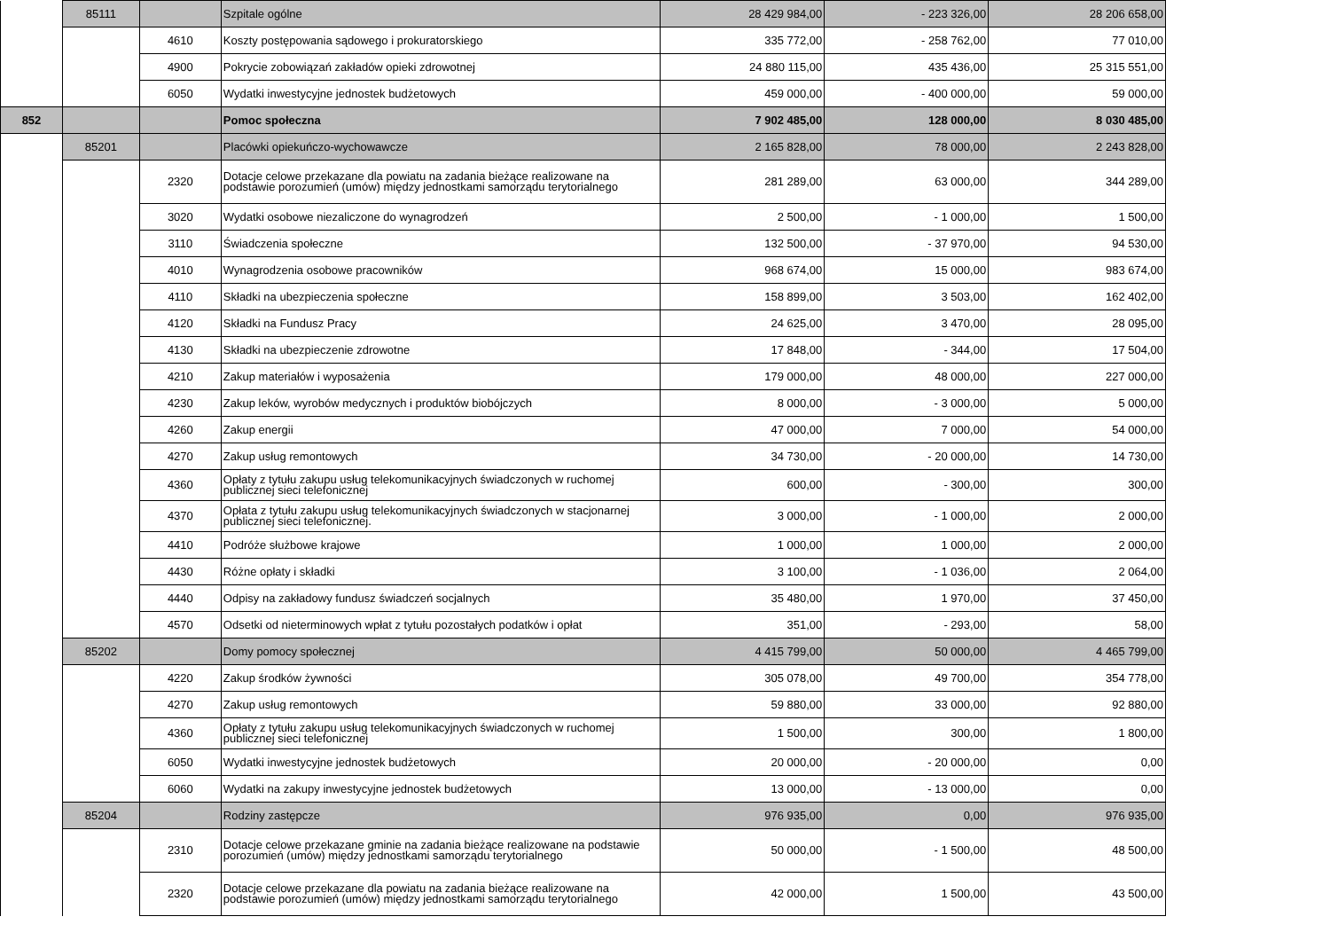| | 85111 | | Szpitale ogólne | 28 429 984,00 | - 223 326,00 | 28 206 658,00 |
| | | 4610 | Koszty postępowania sądowego i prokuratorskiego | 335 772,00 | - 258 762,00 | 77 010,00 |
| | | 4900 | Pokrycie zobowiązań zakładów opieki zdrowotnej | 24 880 115,00 | 435 436,00 | 25 315 551,00 |
| | | 6050 | Wydatki inwestycyjne jednostek budżetowych | 459 000,00 | - 400 000,00 | 59 000,00 |
| 852 | | | Pomoc społeczna | 7 902 485,00 | 128 000,00 | 8 030 485,00 |
| | 85201 | | Placówki opiekuńczo-wychowawcze | 2 165 828,00 | 78 000,00 | 2 243 828,00 |
| | | 2320 | Dotacje celowe przekazane dla powiatu na zadania bieżące realizowane na podstawie porozumień (umów) między jednostkami samorządu terytorialnego | 281 289,00 | 63 000,00 | 344 289,00 |
| | | 3020 | Wydatki osobowe niezaliczone do wynagrodzeń | 2 500,00 | - 1 000,00 | 1 500,00 |
| | | 3110 | Świadczenia społeczne | 132 500,00 | - 37 970,00 | 94 530,00 |
| | | 4010 | Wynagrodzenia osobowe pracowników | 968 674,00 | 15 000,00 | 983 674,00 |
| | | 4110 | Składki na ubezpieczenia społeczne | 158 899,00 | 3 503,00 | 162 402,00 |
| | | 4120 | Składki na Fundusz Pracy | 24 625,00 | 3 470,00 | 28 095,00 |
| | | 4130 | Składki na ubezpieczenie zdrowotne | 17 848,00 | - 344,00 | 17 504,00 |
| | | 4210 | Zakup materiałów i wyposażenia | 179 000,00 | 48 000,00 | 227 000,00 |
| | | 4230 | Zakup leków, wyrobów medycznych i produktów biobójczych | 8 000,00 | - 3 000,00 | 5 000,00 |
| | | 4260 | Zakup energii | 47 000,00 | 7 000,00 | 54 000,00 |
| | | 4270 | Zakup usług remontowych | 34 730,00 | - 20 000,00 | 14 730,00 |
| | | 4360 | Opłaty z tytułu zakupu usług telekomunikacyjnych świadczonych w ruchomej publicznej sieci telefonicznej | 600,00 | - 300,00 | 300,00 |
| | | 4370 | Opłata z tytułu zakupu usług telekomunikacyjnych świadczonych w stacjonarnej publicznej sieci telefonicznej. | 3 000,00 | - 1 000,00 | 2 000,00 |
| | | 4410 | Podróże służbowe krajowe | 1 000,00 | 1 000,00 | 2 000,00 |
| | | 4430 | Różne opłaty i składki | 3 100,00 | - 1 036,00 | 2 064,00 |
| | | 4440 | Odpisy na zakładowy fundusz świadczeń socjalnych | 35 480,00 | 1 970,00 | 37 450,00 |
| | | 4570 | Odsetki od nieterminowych wpłat z tytułu pozostałych podatków i opłat | 351,00 | - 293,00 | 58,00 |
| | 85202 | | Domy pomocy społecznej | 4 415 799,00 | 50 000,00 | 4 465 799,00 |
| | | 4220 | Zakup środków żywności | 305 078,00 | 49 700,00 | 354 778,00 |
| | | 4270 | Zakup usług remontowych | 59 880,00 | 33 000,00 | 92 880,00 |
| | | 4360 | Opłaty z tytułu zakupu usług telekomunikacyjnych świadczonych w ruchomej publicznej sieci telefonicznej | 1 500,00 | 300,00 | 1 800,00 |
| | | 6050 | Wydatki inwestycyjne jednostek budżetowych | 20 000,00 | - 20 000,00 | 0,00 |
| | | 6060 | Wydatki na zakupy inwestycyjne jednostek budżetowych | 13 000,00 | - 13 000,00 | 0,00 |
| | 85204 | | Rodziny zastępcze | 976 935,00 | 0,00 | 976 935,00 |
| | | 2310 | Dotacje celowe przekazane gminie na zadania bieżące realizowane na podstawie porozumień (umów) między jednostkami samorządu terytorialnego | 50 000,00 | - 1 500,00 | 48 500,00 |
| | | 2320 | Dotacje celowe przekazane dla powiatu na zadania bieżące realizowane na podstawie porozumień (umów) między jednostkami samorządu terytorialnego | 42 000,00 | 1 500,00 | 43 500,00 |